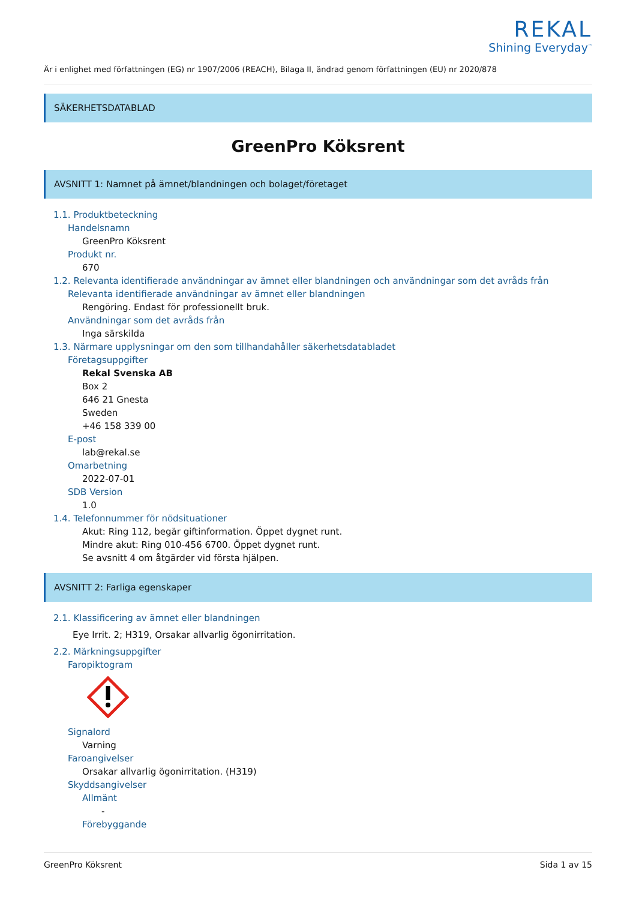REKAL
Shining Everyday<sup>™</sup>
Är i enlighet med författningen (EG) nr 1907/2006 (REACH), Bilaga II, ändrad genom författningen (EU) nr 2020/878
SÄKERHETSDATABLAD
GreenPro Köksrent
AVSNITT 1: Namnet på ämnet/blandningen och bolaget/företaget
1.1. Produktbeteckning
Handelsnamn
GreenPro Köksrent
Produkt nr.
670
1.2. Relevanta identifierade användningar av ämnet eller blandningen och användningar som det avråds från
Relevanta identifierade användningar av ämnet eller blandningen
Rengöring. Endast för professionellt bruk.
Användningar som det avråds från
Inga särskilda
1.3. Närmare upplysningar om den som tillhandahåller säkerhetsdatabladet
Företagsuppgifter
Rekal Svenska AB
Box 2
646 21 Gnesta
Sweden
+46 158 339 00
E-post
lab@rekal.se
Omarbetning
2022-07-01
SDB Version
1.0
1.4. Telefonnummer för nödsituationer
Akut: Ring 112, begär giftinformation. Öppet dygnet runt.
Mindre akut: Ring 010-456 6700. Öppet dygnet runt.
Se avsnitt 4 om åtgärder vid första hjälpen.
AVSNITT 2: Farliga egenskaper
2.1. Klassificering av ämnet eller blandningen
Eye Irrit. 2; H319, Orsakar allvarlig ögonirritation.
2.2. Märkningsuppgifter
Faropiktogram
Signalord
Varning
Faroangivelser
Orsakar allvarlig ögonirritation. (H319)
Skyddsangivelser
Allmänt
-
Förebyggande
GreenPro Köksrent Sida 1 av 15